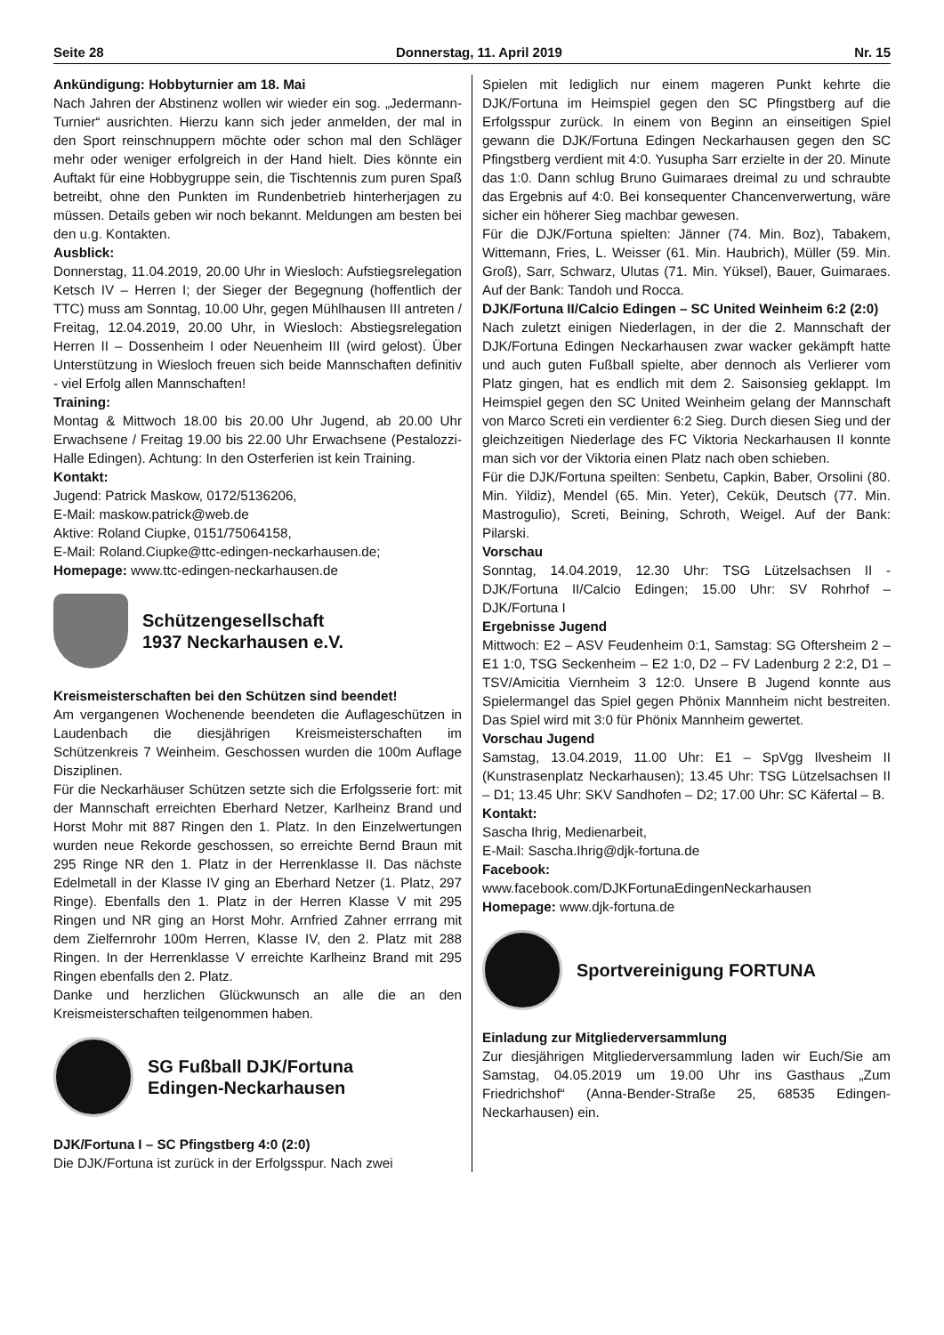Seite 28 Donnerstag, 11. April 2019 Nr. 15
Ankündigung: Hobbyturnier am 18. Mai
Nach Jahren der Abstinenz wollen wir wieder ein sog. „Jedermann-Turnier“ ausrichten. Hierzu kann sich jeder anmelden, der mal in den Sport reinschnuppern möchte oder schon mal den Schläger mehr oder weniger erfolgreich in der Hand hielt. Dies könnte ein Auftakt für eine Hobbygruppe sein, die Tischtennis zum puren Spaß betreibt, ohne den Punkten im Rundenbetrieb hinterherjagen zu müssen. Details geben wir noch bekannt. Meldungen am besten bei den u.g. Kontakten.
Ausblick:
Donnerstag, 11.04.2019, 20.00 Uhr in Wiesloch: Aufstiegsrelegation Ketsch IV – Herren I; der Sieger der Begegnung (hoffentlich der TTC) muss am Sonntag, 10.00 Uhr, gegen Mühlhausen III antreten / Freitag, 12.04.2019, 20.00 Uhr, in Wiesloch: Abstiegsrelegation Herren II – Dossenheim I oder Neuenheim III (wird gelost). Über Unterstützung in Wiesloch freuen sich beide Mannschaften definitiv - viel Erfolg allen Mannschaften!
Training:
Montag & Mittwoch 18.00 bis 20.00 Uhr Jugend, ab 20.00 Uhr Erwachsene / Freitag 19.00 bis 22.00 Uhr Erwachsene (Pestalozzi-Halle Edingen). Achtung: In den Osterferien ist kein Training.
Kontakt:
Jugend: Patrick Maskow, 0172/5136206,
E-Mail: maskow.patrick@web.de
Aktive: Roland Ciupke, 0151/75064158,
E-Mail: Roland.Ciupke@ttc-edingen-neckarhausen.de;
Homepage: www.ttc-edingen-neckarhausen.de
Schützengesellschaft
1937 Neckarhausen e.V.
Kreismeisterschaften bei den Schützen sind beendet!
Am vergangenen Wochenende beendeten die Auflageschützen in Laudenbach die diesjährigen Kreismeisterschaften im Schützenkreis 7 Weinheim. Geschossen wurden die 100m Auflage Disziplinen.
Für die Neckarhäuser Schützen setzte sich die Erfolgsserie fort: mit der Mannschaft erreichten Eberhard Netzer, Karlheinz Brand und Horst Mohr mit 887 Ringen den 1. Platz. In den Einzelwertungen wurden neue Rekorde geschossen, so erreichte Bernd Braun mit 295 Ringe NR den 1. Platz in der Herrenklasse II. Das nächste Edelmetall in der Klasse IV ging an Eberhard Netzer (1. Platz, 297 Ringe). Ebenfalls den 1. Platz in der Herren Klasse V mit 295 Ringen und NR ging an Horst Mohr. Arnfried Zahner errrang mit dem Zielfernrohr 100m Herren, Klasse IV, den 2. Platz mit 288 Ringen. In der Herrenklasse V erreichte Karlheinz Brand mit 295 Ringen ebenfalls den 2. Platz.
Danke und herzlichen Glückwunsch an alle die an den Kreismeisterschaften teilgenommen haben.
SG Fußball DJK/Fortuna
Edingen-Neckarhausen
DJK/Fortuna I – SC Pfingstberg 4:0 (2:0)
Die DJK/Fortuna ist zurück in der Erfolgsspur. Nach zwei
Spielen mit lediglich nur einem mageren Punkt kehrte die DJK/Fortuna im Heimspiel gegen den SC Pfingstberg auf die Erfolgsspur zurück. In einem von Beginn an einseitigen Spiel gewann die DJK/Fortuna Edingen Neckarhausen gegen den SC Pfingstberg verdient mit 4:0. Yusupha Sarr erzielte in der 20. Minute das 1:0. Dann schlug Bruno Guimaraes dreimal zu und schraubte das Ergebnis auf 4:0. Bei konsequenter Chancenverwertung, wäre sicher ein höherer Sieg machbar gewesen.
Für die DJK/Fortuna spielten: Jänner (74. Min. Boz), Tabakem, Wittemann, Fries, L. Weisser (61. Min. Haubrich), Müller (59. Min. Groß), Sarr, Schwarz, Ulutas (71. Min. Yüksel), Bauer, Guimaraes. Auf der Bank: Tandoh und Rocca.
DJK/Fortuna II/Calcio Edingen – SC United Weinheim 6:2 (2:0)
Nach zuletzt einigen Niederlagen, in der die 2. Mannschaft der DJK/Fortuna Edingen Neckarhausen zwar wacker gekämpft hatte und auch guten Fußball spielte, aber dennoch als Verlierer vom Platz gingen, hat es endlich mit dem 2. Saisonsieg geklappt. Im Heimspiel gegen den SC United Weinheim gelang der Mannschaft von Marco Screti ein verdienter 6:2 Sieg. Durch diesen Sieg und der gleichzeitigen Niederlage des FC Viktoria Neckarhausen II konnte man sich vor der Viktoria einen Platz nach oben schieben.
Für die DJK/Fortuna speilten: Senbetu, Capkin, Baber, Orsolini (80. Min. Yildiz), Mendel (65. Min. Yeter), Cekük, Deutsch (77. Min. Mastrogulio), Screti, Beining, Schroth, Weigel. Auf der Bank: Pilarski.
Vorschau
Sonntag, 14.04.2019, 12.30 Uhr: TSG Lützelsachsen II - DJK/Fortuna II/Calcio Edingen; 15.00 Uhr: SV Rohrhof – DJK/Fortuna I
Ergebnisse Jugend
Mittwoch: E2 – ASV Feudenheim 0:1, Samstag: SG Oftersheim 2 – E1 1:0, TSG Seckenheim – E2 1:0, D2 – FV Ladenburg 2 2:2, D1 – TSV/Amicitia Viernheim 3 12:0. Unsere B Jugend konnte aus Spielermangel das Spiel gegen Phönix Mannheim nicht bestreiten. Das Spiel wird mit 3:0 für Phönix Mannheim gewertet.
Vorschau Jugend
Samstag, 13.04.2019, 11.00 Uhr: E1 – SpVgg Ilvesheim II (Kunstrasenplatz Neckarhausen); 13.45 Uhr: TSG Lützelsachsen II – D1; 13.45 Uhr: SKV Sandhofen – D2; 17.00 Uhr: SC Käfertal – B.
Kontakt:
Sascha Ihrig, Medienarbeit,
E-Mail: Sascha.Ihrig@djk-fortuna.de
Facebook:
www.facebook.com/DJKFortunaEdingenNeckarhausen
Homepage: www.djk-fortuna.de
Sportvereinigung FORTUNA
Einladung zur Mitgliederversammlung
Zur diesjährigen Mitgliederversammlung laden wir Euch/Sie am Samstag, 04.05.2019 um 19.00 Uhr ins Gasthaus „Zum Friedrichshof“ (Anna-Bender-Straße 25, 68535 Edingen-Neckarhausen) ein.